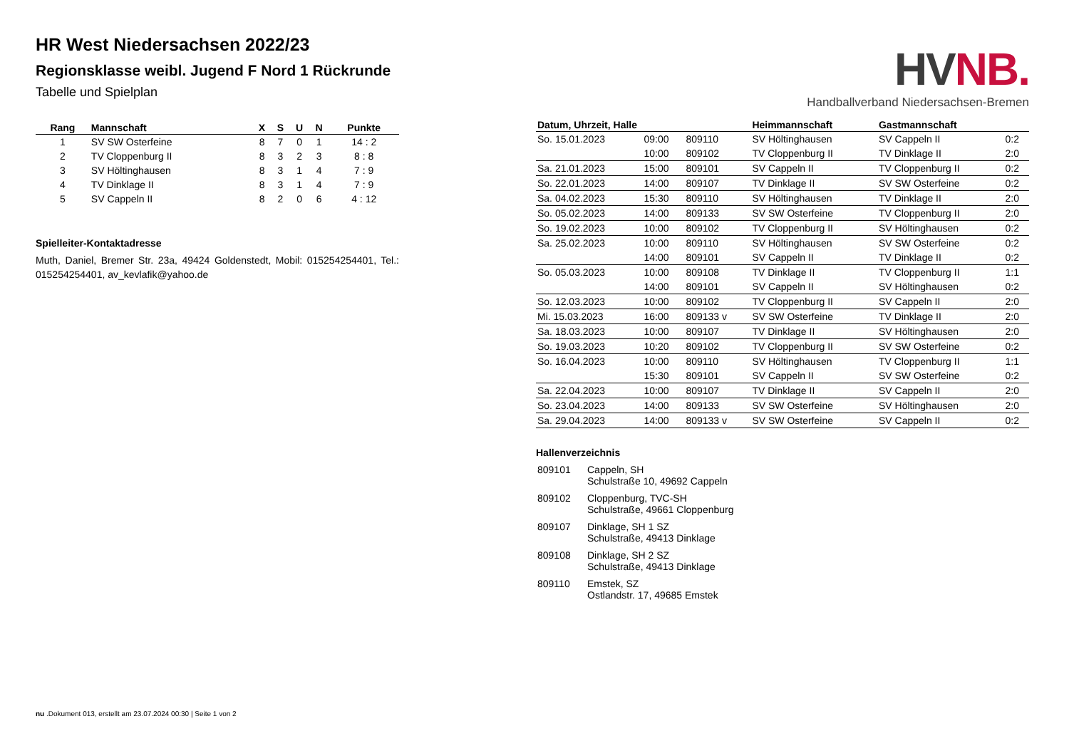HR West Niedersachsen 2022/23
Regionsklasse weibl. Jugend F Nord 1 Rückrunde
Tabelle und Spielplan
| Rang | Mannschaft | X | S | U | N | Punkte |
| --- | --- | --- | --- | --- | --- | --- |
| 1 | SV SW Osterfeine | 8 | 7 | 0 | 1 | 14 : 2 |
| 2 | TV Cloppenburg II | 8 | 3 | 2 | 3 | 8 : 8 |
| 3 | SV Höltinghausen | 8 | 3 | 1 | 4 | 7 : 9 |
| 4 | TV Dinklage II | 8 | 3 | 1 | 4 | 7 : 9 |
| 5 | SV Cappeln II | 8 | 2 | 0 | 6 | 4 : 12 |
Spielleiter-Kontaktadresse
Muth, Daniel, Bremer Str. 23a, 49424 Goldenstedt, Mobil: 015254254401, Tel.: 015254254401, av_kevlafik@yahoo.de
HVNB.
Handballverband Niedersachsen-Bremen
| Datum, Uhrzeit, Halle | | | Heimmannschaft | Gastmannschaft | |
| --- | --- | --- | --- | --- | --- |
| So. 15.01.2023 | 09:00 | 809110 | SV Höltinghausen | SV Cappeln II | 0:2 |
| | 10:00 | 809102 | TV Cloppenburg II | TV Dinklage II | 2:0 |
| Sa. 21.01.2023 | 15:00 | 809101 | SV Cappeln II | TV Cloppenburg II | 0:2 |
| So. 22.01.2023 | 14:00 | 809107 | TV Dinklage II | SV SW Osterfeine | 0:2 |
| Sa. 04.02.2023 | 15:30 | 809110 | SV Höltinghausen | TV Dinklage II | 2:0 |
| So. 05.02.2023 | 14:00 | 809133 | SV SW Osterfeine | TV Cloppenburg II | 2:0 |
| So. 19.02.2023 | 10:00 | 809102 | TV Cloppenburg II | SV Höltinghausen | 0:2 |
| Sa. 25.02.2023 | 10:00 | 809110 | SV Höltinghausen | SV SW Osterfeine | 0:2 |
| | 14:00 | 809101 | SV Cappeln II | TV Dinklage II | 0:2 |
| So. 05.03.2023 | 10:00 | 809108 | TV Dinklage II | TV Cloppenburg II | 1:1 |
| | 14:00 | 809101 | SV Cappeln II | SV Höltinghausen | 0:2 |
| So. 12.03.2023 | 10:00 | 809102 | TV Cloppenburg II | SV Cappeln II | 2:0 |
| Mi. 15.03.2023 | 16:00 | 809133 v | SV SW Osterfeine | TV Dinklage II | 2:0 |
| Sa. 18.03.2023 | 10:00 | 809107 | TV Dinklage II | SV Höltinghausen | 2:0 |
| So. 19.03.2023 | 10:20 | 809102 | TV Cloppenburg II | SV SW Osterfeine | 0:2 |
| So. 16.04.2023 | 10:00 | 809110 | SV Höltinghausen | TV Cloppenburg II | 1:1 |
| | 15:30 | 809101 | SV Cappeln II | SV SW Osterfeine | 0:2 |
| Sa. 22.04.2023 | 10:00 | 809107 | TV Dinklage II | SV Cappeln II | 2:0 |
| So. 23.04.2023 | 14:00 | 809133 | SV SW Osterfeine | SV Höltinghausen | 2:0 |
| Sa. 29.04.2023 | 14:00 | 809133 v | SV SW Osterfeine | SV Cappeln II | 0:2 |
Hallenverzeichnis
| 809101 | Cappeln, SH Schulstraße 10, 49692 Cappeln |
| 809102 | Cloppenburg, TVC-SH Schulstraße, 49661 Cloppenburg |
| 809107 | Dinklage, SH 1 SZ Schulstraße, 49413 Dinklage |
| 809108 | Dinklage, SH 2 SZ Schulstraße, 49413 Dinklage |
| 809110 | Emstek, SZ Ostlandstr. 17, 49685 Emstek |
nu .Dokument 013, erstellt am 23.07.2024 00:30 | Seite 1 von 2